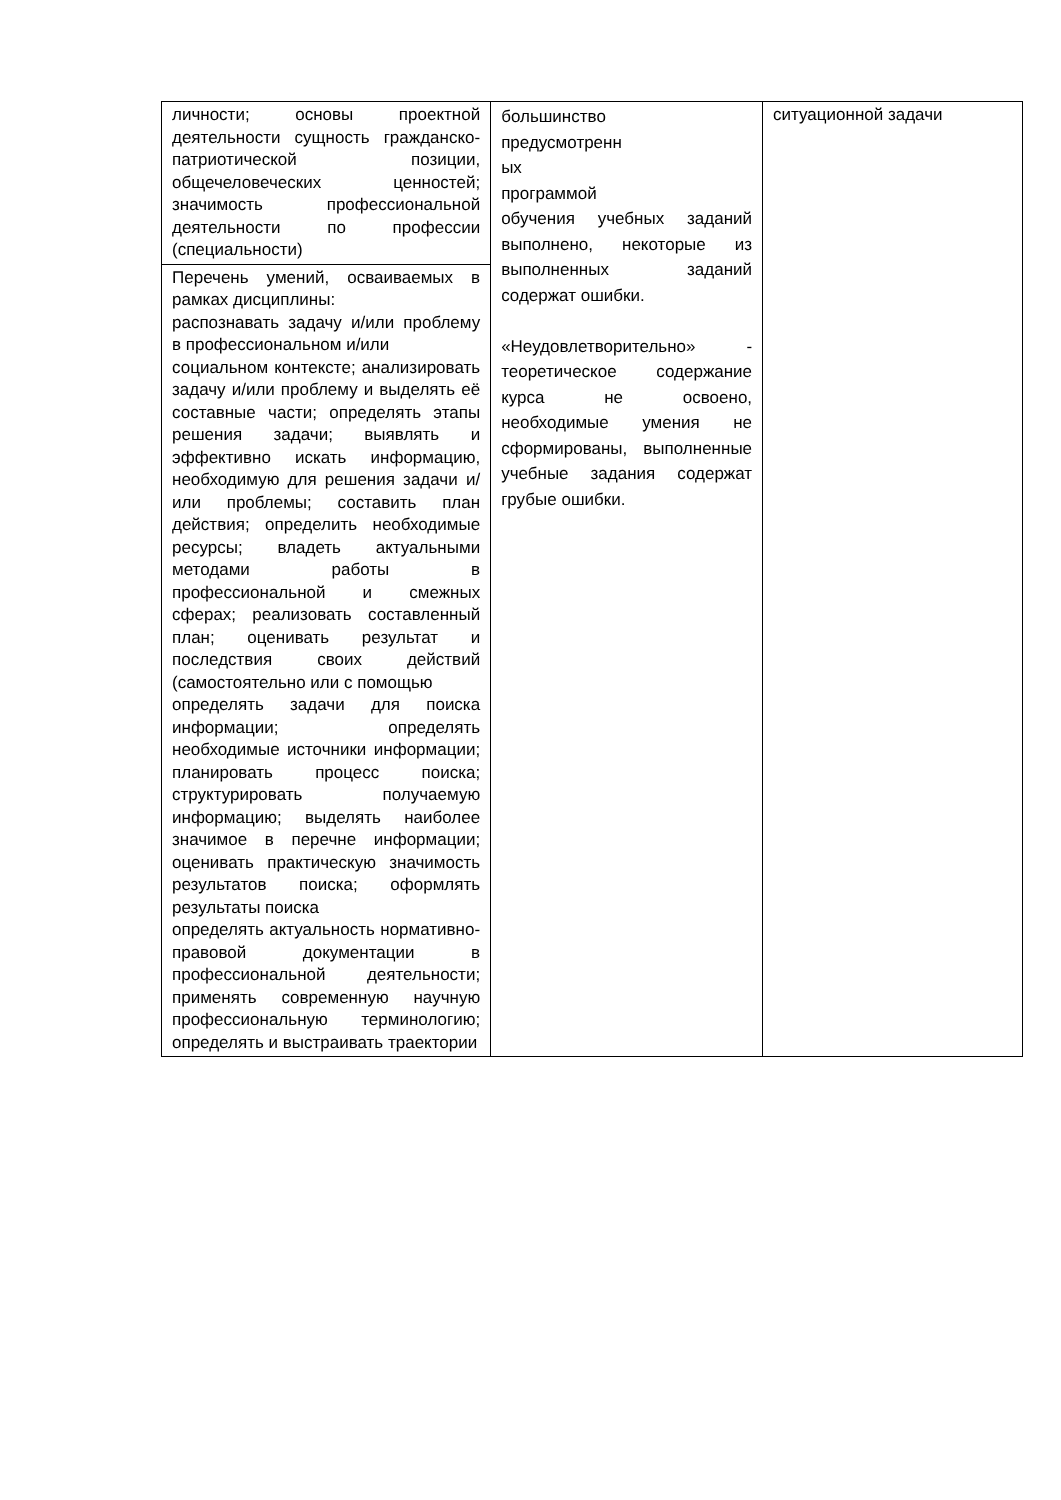| личности; основы проектной деятельности сущность гражданско-патриотической позиции, общечеловеческих ценностей; значимость профессиональной деятельности по профессии (специальности) | большинство предусмотренн ых программой обучения учебных заданий выполнено, некоторые из выполненных заданий содержат ошибки. «Неудовлетворительно» - теоретическое содержание курса не освоено, необходимые умения не сформированы, выполненные учебные задания содержат грубые ошибки. | ситуационной задачи |
| Перечень умений, осваиваемых в рамках дисциплины: распознавать задачу и/или проблему в профессиональном и/или социальном контексте; анализировать задачу и/или проблему и выделять её составные части; определять этапы решения задачи; выявлять и эффективно искать информацию, необходимую для решения задачи и/или проблемы; составить план действия; определить необходимые ресурсы; владеть актуальными методами работы в профессиональной и смежных сферах; реализовать составленный план; оценивать результат и последствия своих действий (самостоятельно или с помощью определять задачи для поиска информации; определять необходимые источники информации; планировать процесс поиска; структурировать получаемую информацию; выделять наиболее значимое в перечне информации; оценивать практическую значимость результатов поиска; оформлять результаты поиска определять актуальность нормативно-правовой документации в профессиональной деятельности; применять современную научную профессиональную терминологию; определять и выстраивать траектории | | |